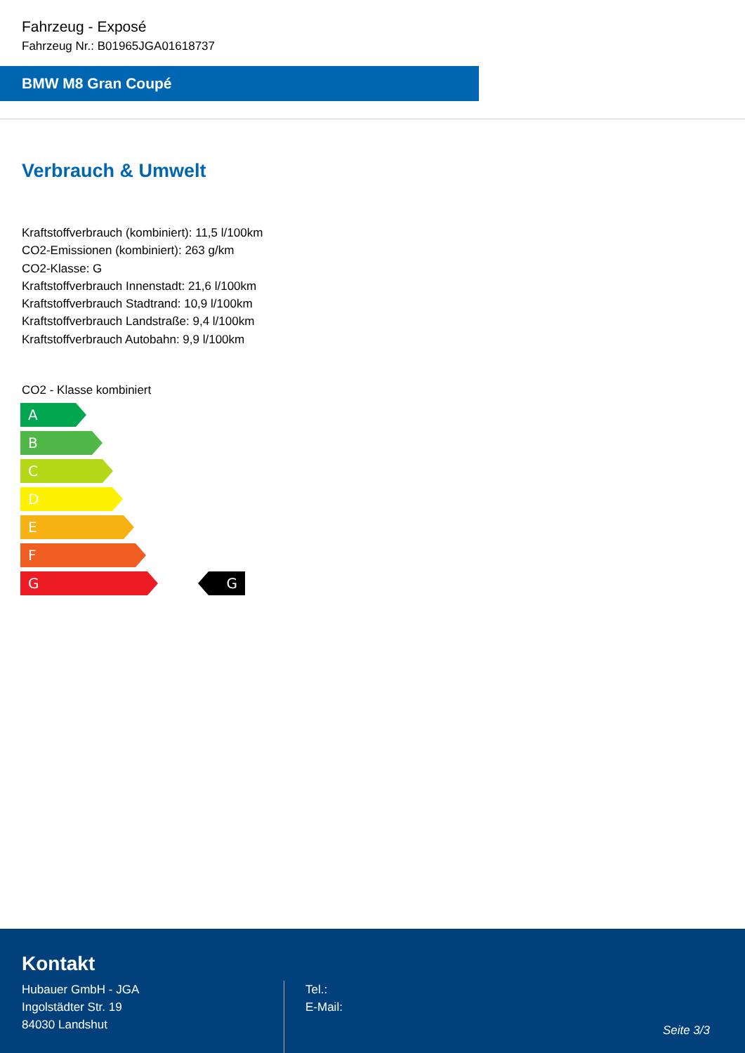Fahrzeug - Exposé
Fahrzeug Nr.: B01965JGA01618737
BMW M8 Gran Coupé
Verbrauch & Umwelt
Kraftstoffverbrauch (kombiniert): 11,5 l/100km
CO2-Emissionen (kombiniert): 263 g/km
CO2-Klasse: G
Kraftstoffverbrauch Innenstadt: 21,6 l/100km
Kraftstoffverbrauch Stadtrand: 10,9 l/100km
Kraftstoffverbrauch Landstraße: 9,4 l/100km
Kraftstoffverbrauch Autobahn: 9,9 l/100km
CO2 - Klasse kombiniert
A
B
C
D
E
F
G G
Kontakt
Hubauer GmbH - JGA
Ingolstädter Str. 19
84030 Landshut
Tel.:
E-Mail:
Seite 3/3